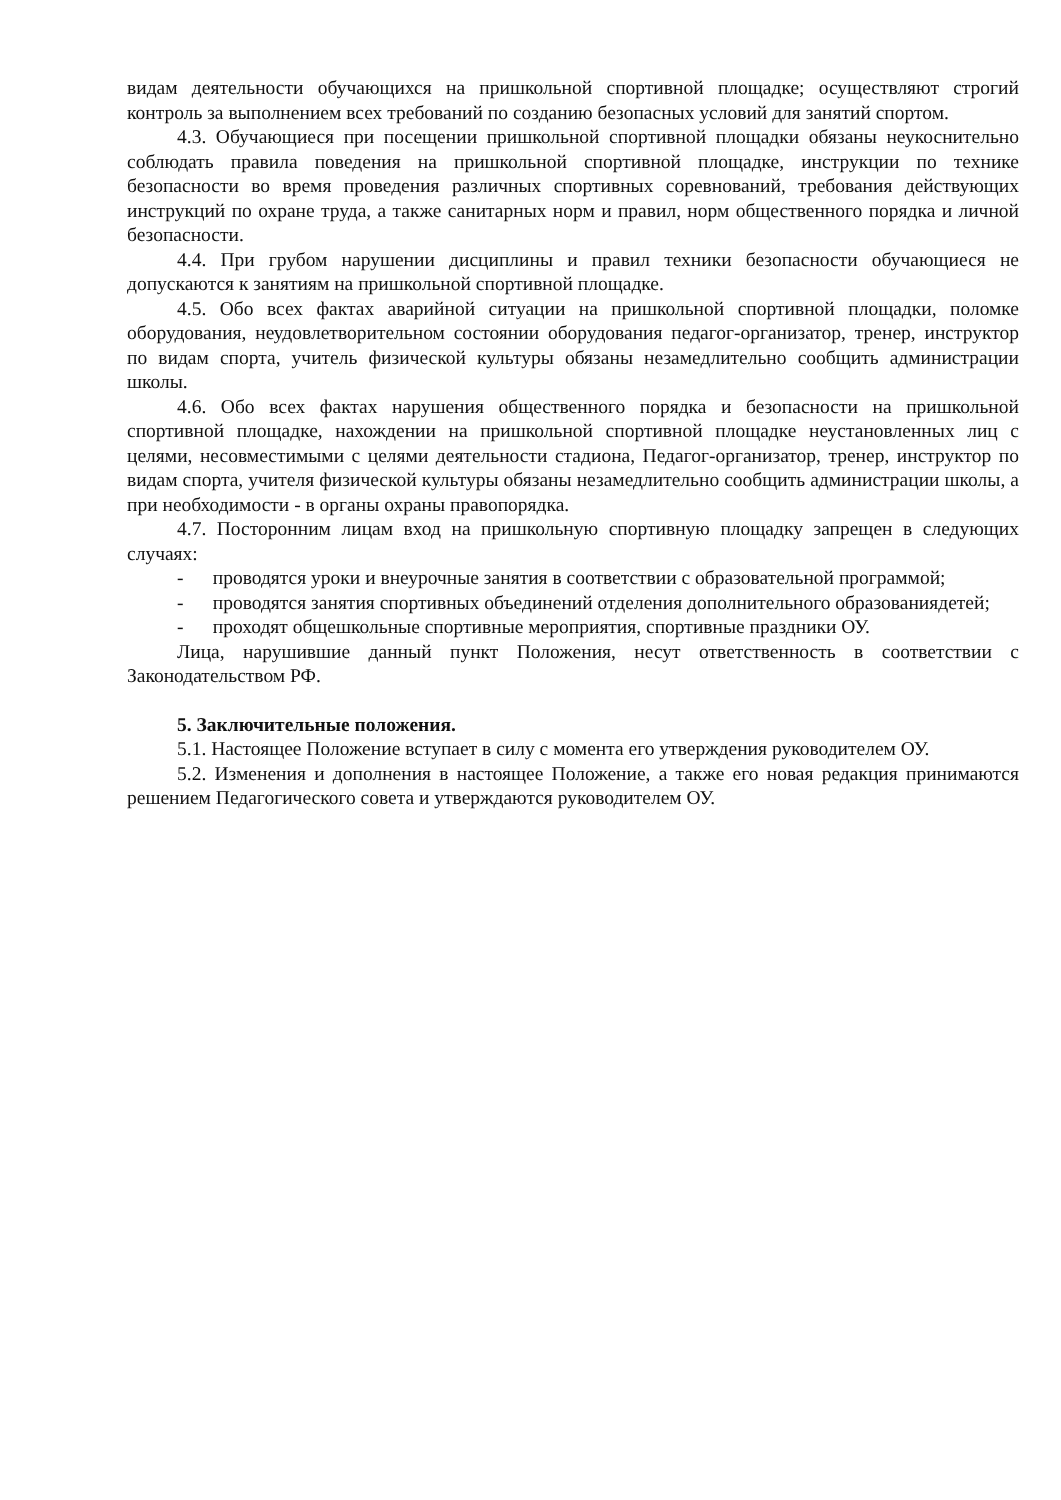видам деятельности обучающихся на пришкольной спортивной площадке; осуществляют строгий контроль за выполнением всех требований по созданию безопасных условий для занятий спортом.
4.3. Обучающиеся при посещении пришкольной спортивной площадки обязаны неукоснительно соблюдать правила поведения на пришкольной спортивной площадке, инструкции по технике безопасности во время проведения различных спортивных соревнований, требования действующих инструкций по охране труда, а также санитарных норм и правил, норм общественного порядка и личной безопасности.
4.4. При грубом нарушении дисциплины и правил техники безопасности обучающиеся не допускаются к занятиям на пришкольной спортивной площадке.
4.5. Обо всех фактах аварийной ситуации на пришкольной спортивной площадки, поломке оборудования, неудовлетворительном состоянии оборудования педагог-организатор, тренер, инструктор по видам спорта, учитель физической культуры обязаны незамедлительно сообщить администрации школы.
4.6. Обо всех фактах нарушения общественного порядка и безопасности на пришкольной спортивной площадке, нахождении на пришкольной спортивной площадке неустановленных лиц с целями, несовместимыми с целями деятельности стадиона, Педагог-организатор, тренер, инструктор по видам спорта, учителя физической культуры обязаны незамедлительно сообщить администрации школы, а при необходимости - в органы охраны правопорядка.
4.7. Посторонним лицам вход на пришкольную спортивную площадку запрещен в следующих случаях:
- проводятся уроки и внеурочные занятия в соответствии с образовательной программой;
- проводятся занятия спортивных объединений отделения дополнительного образованиядетей;
- проходят общешкольные спортивные мероприятия, спортивные праздники ОУ.
Лица, нарушившие данный пункт Положения, несут ответственность в соответствии с Законодательством РФ.
5. Заключительные положения.
5.1. Настоящее Положение вступает в силу с момента его утверждения руководителем ОУ.
5.2. Изменения и дополнения в настоящее Положение, а также его новая редакция принимаются решением Педагогического совета и утверждаются руководителем ОУ.